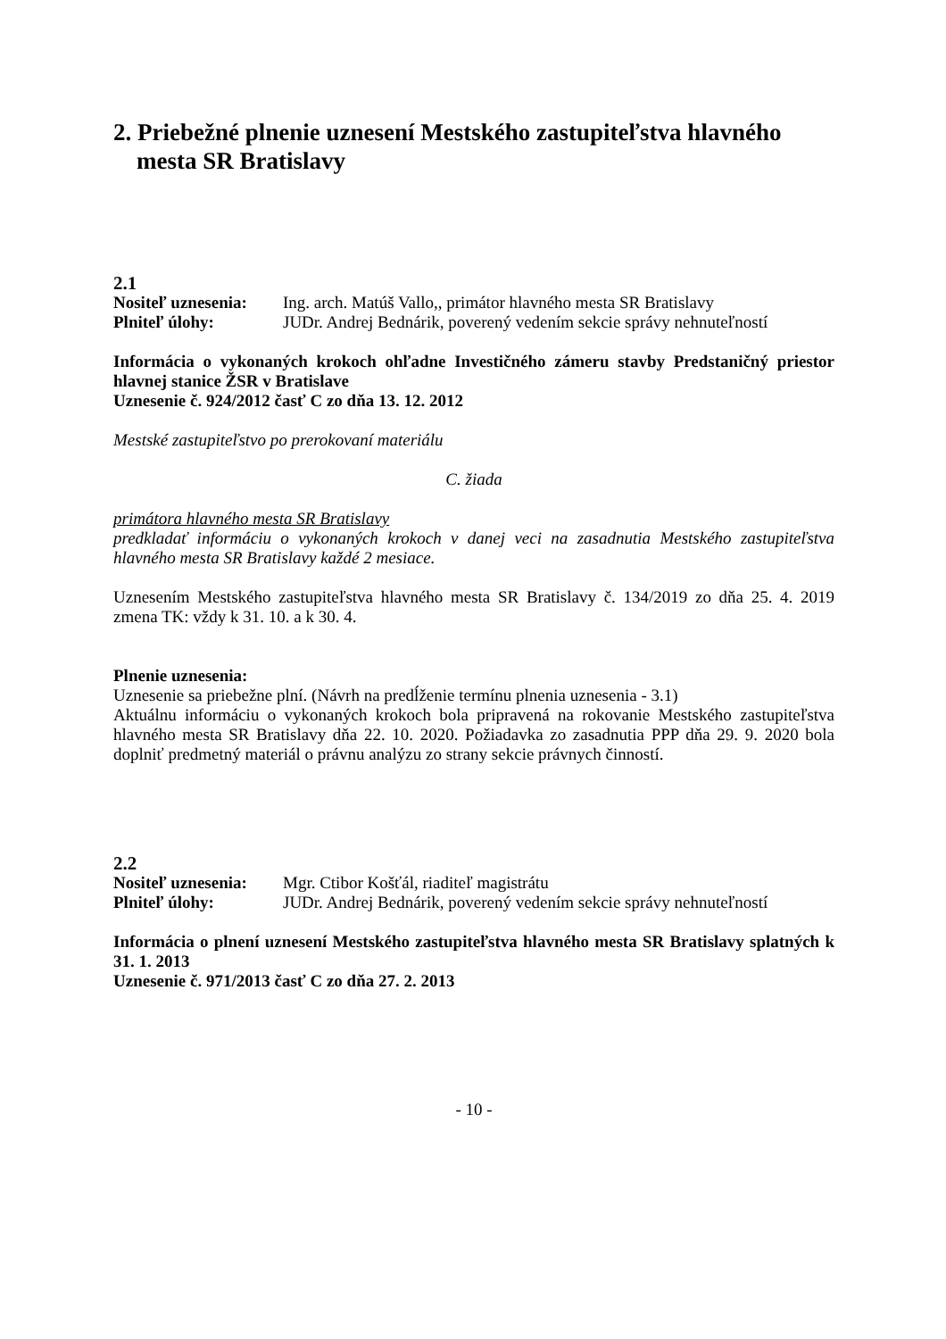2. Priebežné plnenie uznesení Mestského zastupiteľstva hlavného mesta SR Bratislavy
2.1
Nositeľ uznesenia:
Ing. arch. Matúš Vallo,, primátor hlavného mesta SR Bratislavy
Plniteľ úlohy: JUDr. Andrej Bednárik, poverený vedením sekcie správy nehnuteľností
Informácia o vykonaných krokoch ohľadne Investičného zámeru stavby Predstaničný priestor hlavnej stanice ŽSR v Bratislave
Uznesenie č. 924/2012 časť C zo dňa 13. 12. 2012
Mestské zastupiteľstvo po prerokovaní materiálu
C. žiada
primátora hlavného mesta SR Bratislavy
predkladať informáciu o vykonaných krokoch v danej veci na zasadnutia Mestského zastupiteľstva hlavného mesta SR Bratislavy každé 2 mesiace.
Uznesením Mestského zastupiteľstva hlavného mesta SR Bratislavy č. 134/2019 zo dňa 25. 4. 2019 zmena TK: vždy k 31. 10. a k 30. 4.
Plnenie uznesenia:
Uznesenie sa priebežne plní. (Návrh na predĺženie termínu plnenia uznesenia - 3.1)
Aktuálnu informáciu o vykonaných krokoch bola pripravená na rokovanie Mestského zastupiteľstva hlavného mesta SR Bratislavy dňa 22. 10. 2020. Požiadavka zo zasadnutia PPP dňa 29. 9. 2020 bola doplniť predmetný materiál o právnu analýzu zo strany sekcie právnych činností.
2.2
Nositeľ uznesenia:
Mgr. Ctibor Košťál, riaditeľ magistrátu
Plniteľ úlohy: JUDr. Andrej Bednárik, poverený vedením sekcie správy nehnuteľností
Informácia o plnení uznesení Mestského zastupiteľstva hlavného mesta SR Bratislavy splatných k 31. 1. 2013
Uznesenie č. 971/2013 časť C zo dňa 27. 2. 2013
- 10 -